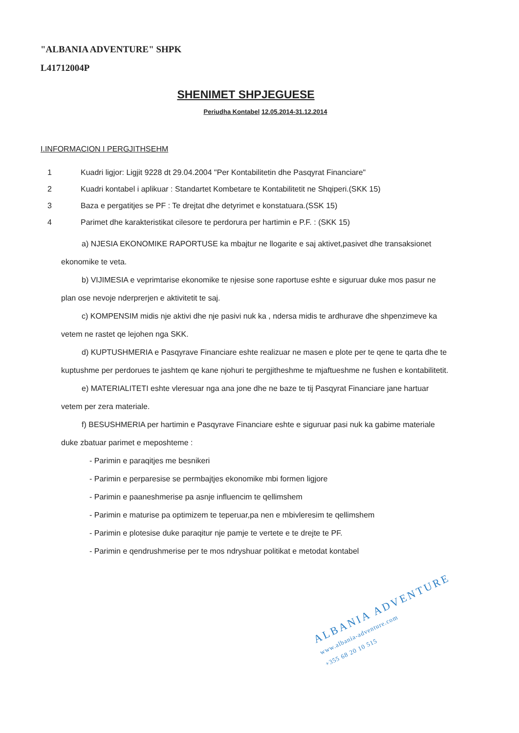"ALBANIA ADVENTURE" SHPK
L41712004P
SHENIMET SHPJEGUESE
Periudha Kontabel 12.05.2014-31.12.2014
I.INFORMACION I PERGJITHSEHM
1 Kuadri ligjor: Ligjit 9228 dt 29.04.2004 "Per Kontabilitetin dhe Pasqyrat Financiare"
2 Kuadri kontabel i aplikuar : Standartet Kombetare te Kontabilitetit ne Shqiperi.(SKK 15)
3 Baza e pergatitjes se PF : Te drejtat dhe detyrimet e konstatuara.(SSK 15)
4 Parimet dhe karakteristikat cilesore te perdorura per hartimin e P.F. : (SKK 15)
a) NJESIA EKONOMIKE RAPORTUSE ka mbajtur ne llogarite e saj aktivet,pasivet dhe transaksionet ekonomike te veta.
b) VIJIMESIA e veprimtarise ekonomike te njesise sone raportuse eshte e siguruar duke mos pasur ne plan ose nevoje nderprerjen e aktivitetit te saj.
c) KOMPENSIM midis nje aktivi dhe nje pasivi nuk ka , ndersa midis te ardhurave dhe shpenzimeve ka vetem ne rastet qe lejohen nga SKK.
d) KUPTUSHMERIA e Pasqyrave Financiare eshte realizuar ne masen e plote per te qene te qarta dhe te kuptushme per perdorues te jashtem qe kane njohuri te pergjitheshme te mjaftueshme ne fushen e kontabilitetit.
e) MATERIALITETI eshte vleresuar nga ana jone dhe ne baze te tij Pasqyrat Financiare jane hartuar vetem per zera materiale.
f) BESUSHMERIA per hartimin e Pasqyrave Financiare eshte e siguruar pasi nuk ka gabime materiale duke zbatuar parimet e meposhteme :
- Parimin e paraqitjes me besnikeri
- Parimin e perparesise se permbajtjes ekonomike mbi formen ligjore
- Parimin e paaneshmerise pa asnje influencim te qellimshem
- Parimin e maturise pa optimizem te teperuar,pa nen e mbivleresim te qellimshem
- Parimin e plotesise duke paraqitur nje pamje te vertete e te drejte te PF.
- Parimin e qendrushmerise per te mos ndryshuar politikat e metodat kontabel
ALBANIA ADVENTURE
www.albania-adventure.com
+355 68 20 10 515